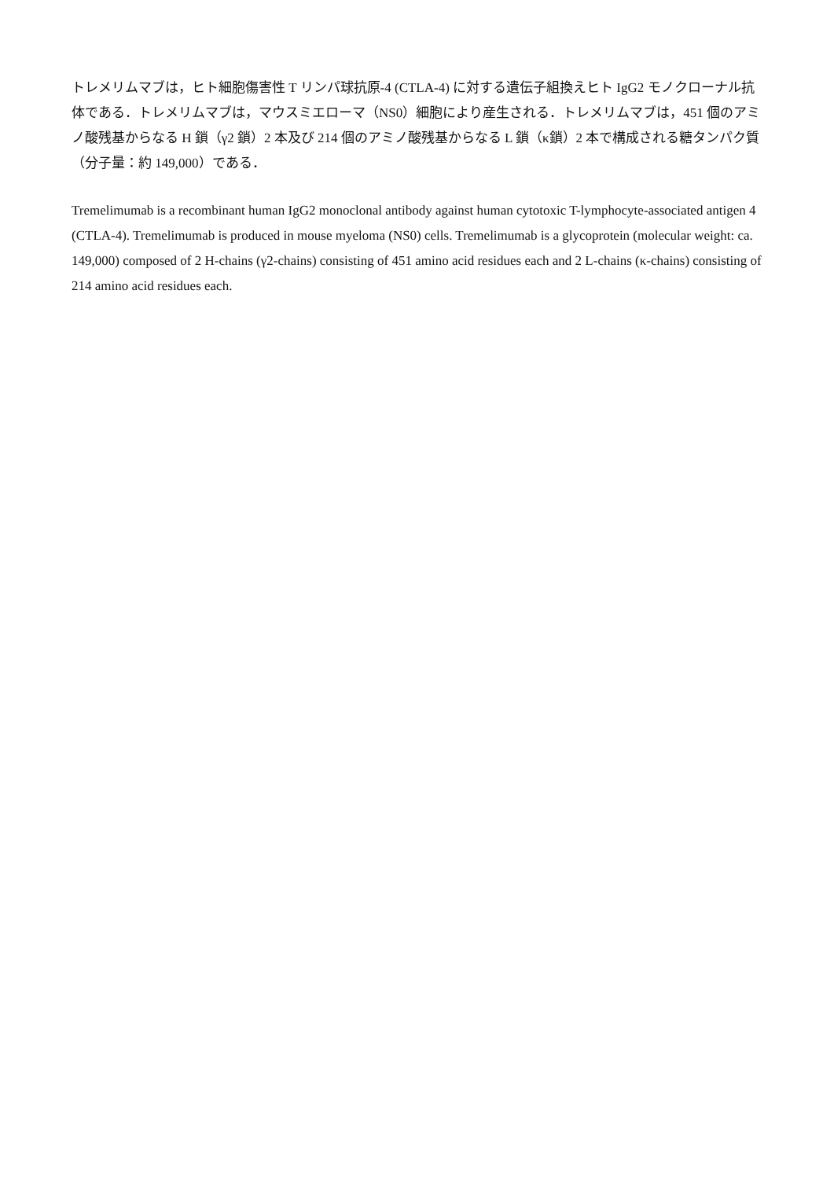トレメリムマブは，ヒト細胞傷害性 T リンパ球抗原-4 (CTLA-4) に対する遺伝子組換えヒト IgG2 モノクローナル抗体である．トレメリムマブは，マウスミエローマ（NS0）細胞により産生される．トレメリムマブは，451 個のアミノ酸残基からなる H 鎖（γ2 鎖）2 本及び 214 個のアミノ酸残基からなる L 鎖（κ鎖）2 本で構成される糖タンパク質（分子量：約 149,000）である．
Tremelimumab is a recombinant human IgG2 monoclonal antibody against human cytotoxic T-lymphocyte-associated antigen 4 (CTLA-4). Tremelimumab is produced in mouse myeloma (NS0) cells. Tremelimumab is a glycoprotein (molecular weight: ca. 149,000) composed of 2 H-chains (γ2-chains) consisting of 451 amino acid residues each and 2 L-chains (κ-chains) consisting of 214 amino acid residues each.